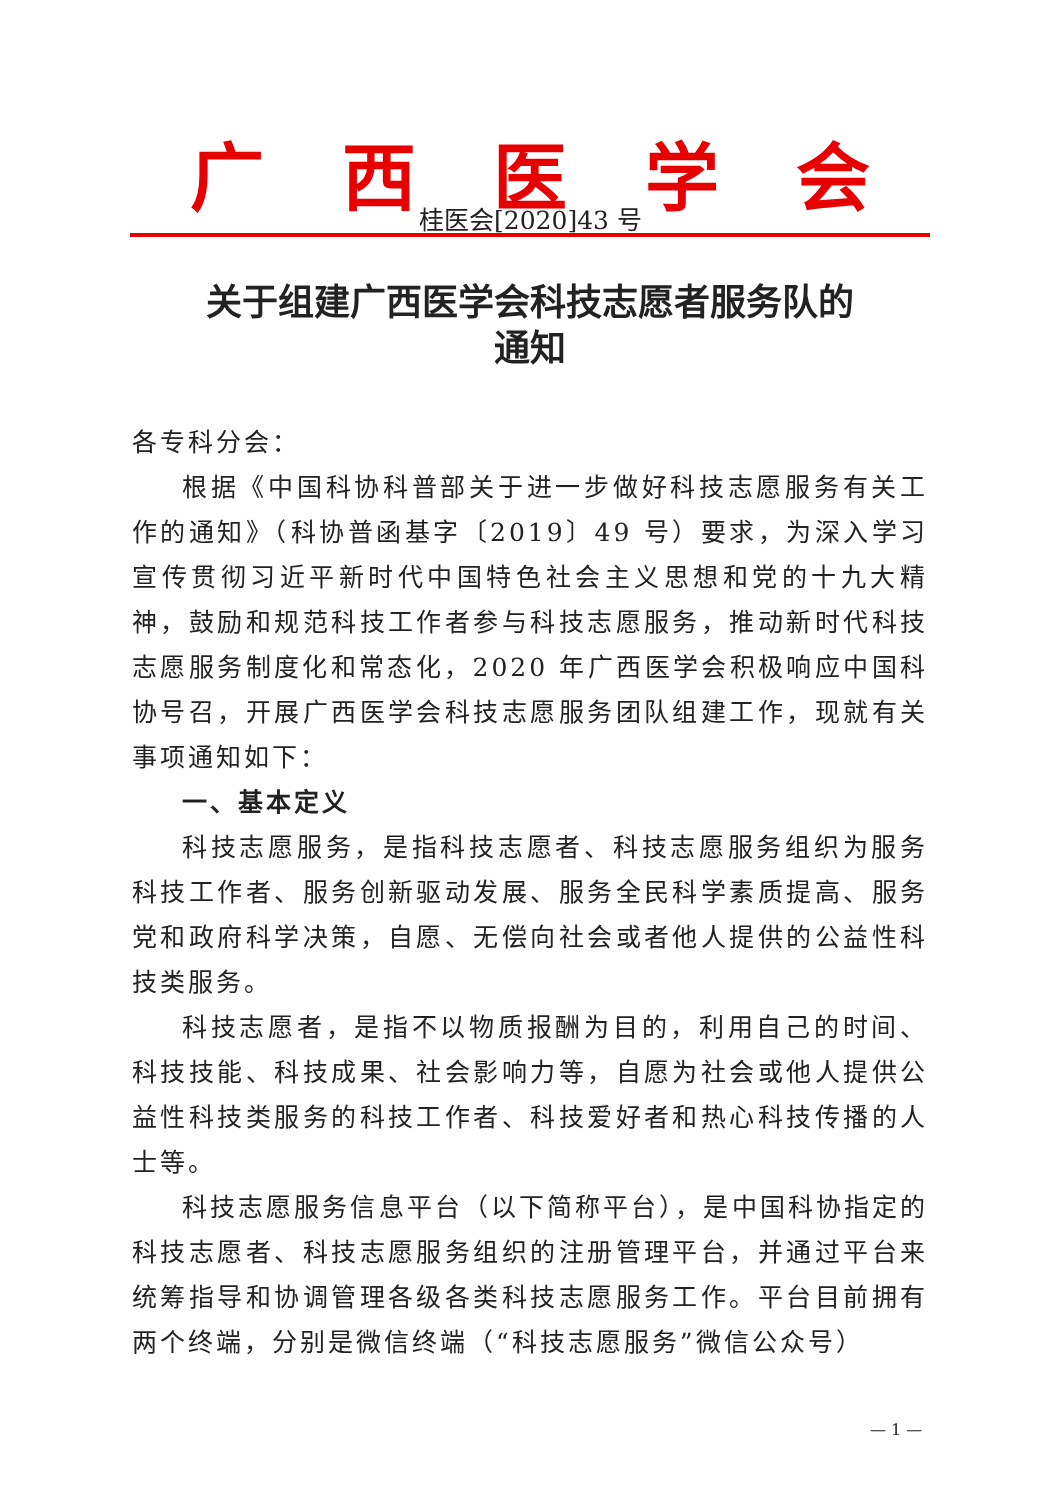广西医学会
桂医会[2020]43 号
关于组建广西医学会科技志愿者服务队的
通知
各专科分会：
根据《中国科协科普部关于进一步做好科技志愿服务有关工作的通知》（科协普函基字〔2019〕49 号）要求，为深入学习宣传贯彻习近平新时代中国特色社会主义思想和党的十九大精神，鼓励和规范科技工作者参与科技志愿服务，推动新时代科技志愿服务制度化和常态化，2020 年广西医学会积极响应中国科协号召，开展广西医学会科技志愿服务团队组建工作，现就有关事项通知如下：
一、基本定义
科技志愿服务，是指科技志愿者、科技志愿服务组织为服务科技工作者、服务创新驱动发展、服务全民科学素质提高、服务党和政府科学决策，自愿、无偿向社会或者他人提供的公益性科技类服务。
科技志愿者，是指不以物质报酬为目的，利用自己的时间、科技技能、科技成果、社会影响力等，自愿为社会或他人提供公益性科技类服务的科技工作者、科技爱好者和热心科技传播的人士等。
科技志愿服务信息平台（以下简称平台），是中国科协指定的科技志愿者、科技志愿服务组织的注册管理平台，并通过平台来统筹指导和协调管理各级各类科技志愿服务工作。平台目前拥有两个终端，分别是微信终端（“科技志愿服务”微信公众号）
— 1 —